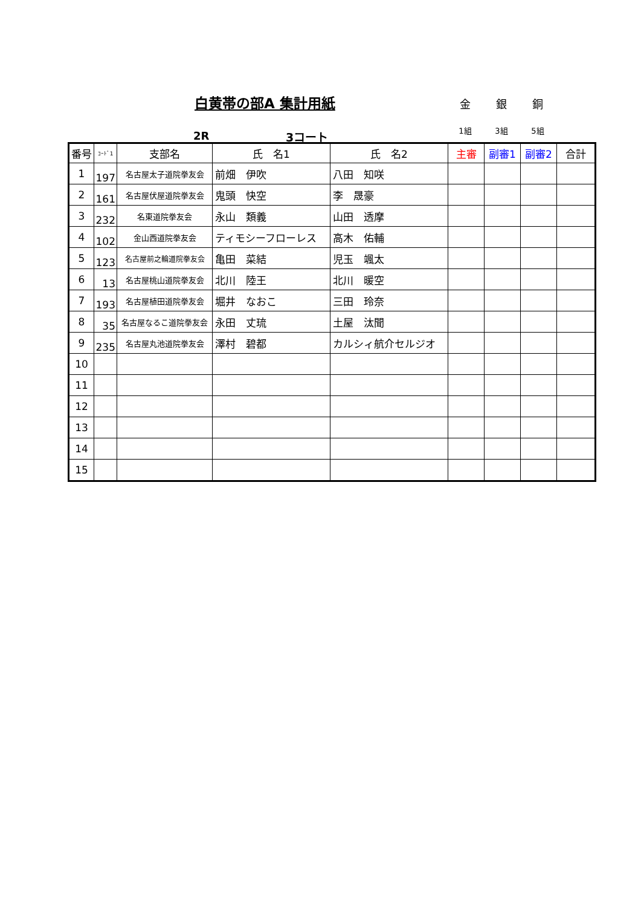白黄帯の部A 集計用紙
金
1組
銀
3組
銅
5組
2R 3コート
| 番号 | ｺｰﾄﾞ1 | 支部名 | 氏 名1 | 氏 名2 | 主審 | 副審1 | 副審2 | 合計 |
| --- | --- | --- | --- | --- | --- | --- | --- | --- |
| 1 | 197 | 名古屋太子道院拳友会 | 前畑 伊吹 | 八田 知咲 | | | | |
| 2 | 161 | 名古屋伏屋道院拳友会 | 鬼頭 快空 | 李 晟豪 | | | | |
| 3 | 232 | 名東道院拳友会 | 永山 類義 | 山田 透摩 | | | | |
| 4 | 102 | 金山西道院拳友会 | ティモシーフローレス | 高木 佑輔 | | | | |
| 5 | 123 | 名古屋前之輪道院拳友会 | 亀田 菜結 | 児玉 颯太 | | | | |
| 6 | 13 | 名古屋桃山道院拳友会 | 北川 陸王 | 北川 暖空 | | | | |
| 7 | 193 | 名古屋植田道院拳友会 | 堀井 なおこ | 三田 玲奈 | | | | |
| 8 | 35 | 名古屋なるこ道院拳友会 | 永田 丈琉 | 土屋 汰聞 | | | | |
| 9 | 235 | 名古屋丸池道院拳友会 | 澤村 碧都 | カルシィ航介セルジオ | | | | |
| 10 | | | | | | | | |
| 11 | | | | | | | | |
| 12 | | | | | | | | |
| 13 | | | | | | | | |
| 14 | | | | | | | | |
| 15 | | | | | | | | |